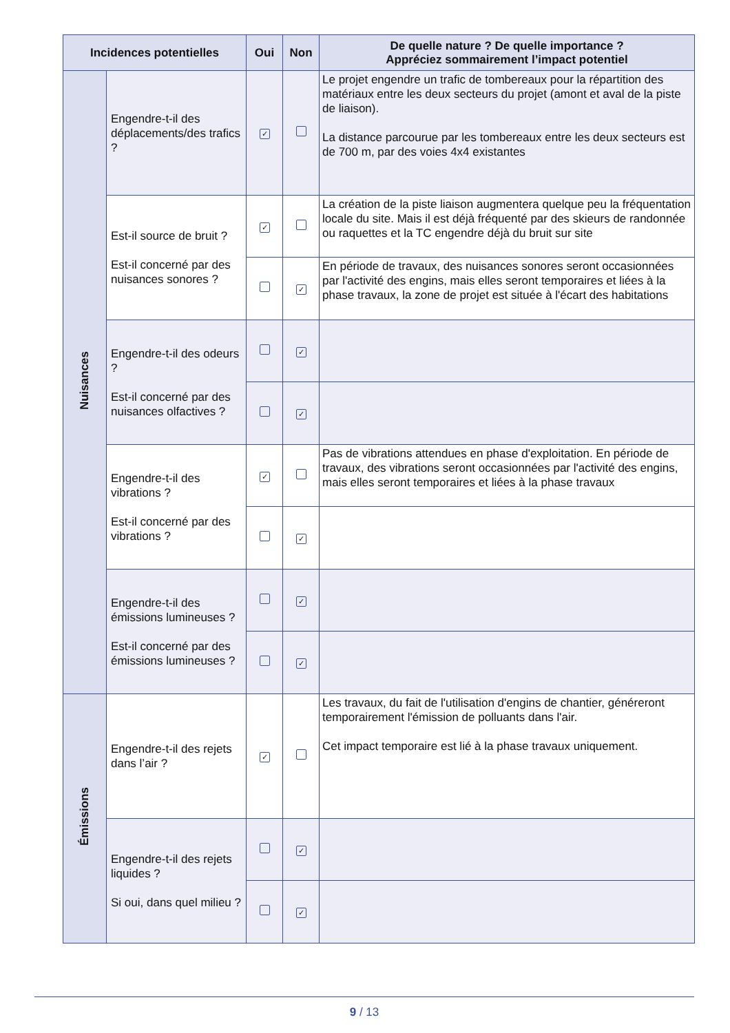| Incidences potentielles | | Oui | Non | De quelle nature ? De quelle importance ? Appréciez sommairement l’impact potentiel |
| --- | --- | --- | --- | --- |
| Nuisances | Engendre-t-il des déplacements/des trafics ? | ✓ | | Le projet engendre un trafic de tombereaux pour la répartition des matériaux entre les deux secteurs du projet (amont et aval de la piste de liaison). La distance parcourue par les tombereaux entre les deux secteurs est de 700 m, par des voies 4x4 existantes |
| | Est-il source de bruit ? Est-il concerné par des nuisances sonores ? | ✓ | | La création de la piste liaison augmentera quelque peu la fréquentation locale du site. Mais il est déjà fréquenté par des skieurs de randonnée ou raquettes et la TC engendre déjà du bruit sur site |
| | | | ✓ | En période de travaux, des nuisances sonores seront occasionnées par l'activité des engins, mais elles seront temporaires et liées à la phase travaux, la zone de projet est située à l'écart des habitations |
| | Engendre-t-il des odeurs ? Est-il concerné par des nuisances olfactives ? | | ✓ | |
| | | | ✓ | |
| | Engendre-t-il des vibrations ? Est-il concerné par des vibrations ? | ✓ | | Pas de vibrations attendues en phase d'exploitation. En période de travaux, des vibrations seront occasionnées par l'activité des engins, mais elles seront temporaires et liées à la phase travaux |
| | | | ✓ | |
| | Engendre-t-il des émissions lumineuses ? Est-il concerné par des émissions lumineuses ? | | ✓ | |
| | | | ✓ | |
| Émissions | Engendre-t-il des rejets dans l’air ? | ✓ | | Les travaux, du fait de l'utilisation d'engins de chantier, généreront temporairement l'émission de polluants dans l'air. Cet impact temporaire est lié à la phase travaux uniquement. |
| | Engendre-t-il des rejets liquides ? Si oui, dans quel milieu ? | | ✓ | |
| | | | ✓ | |
9 / 13